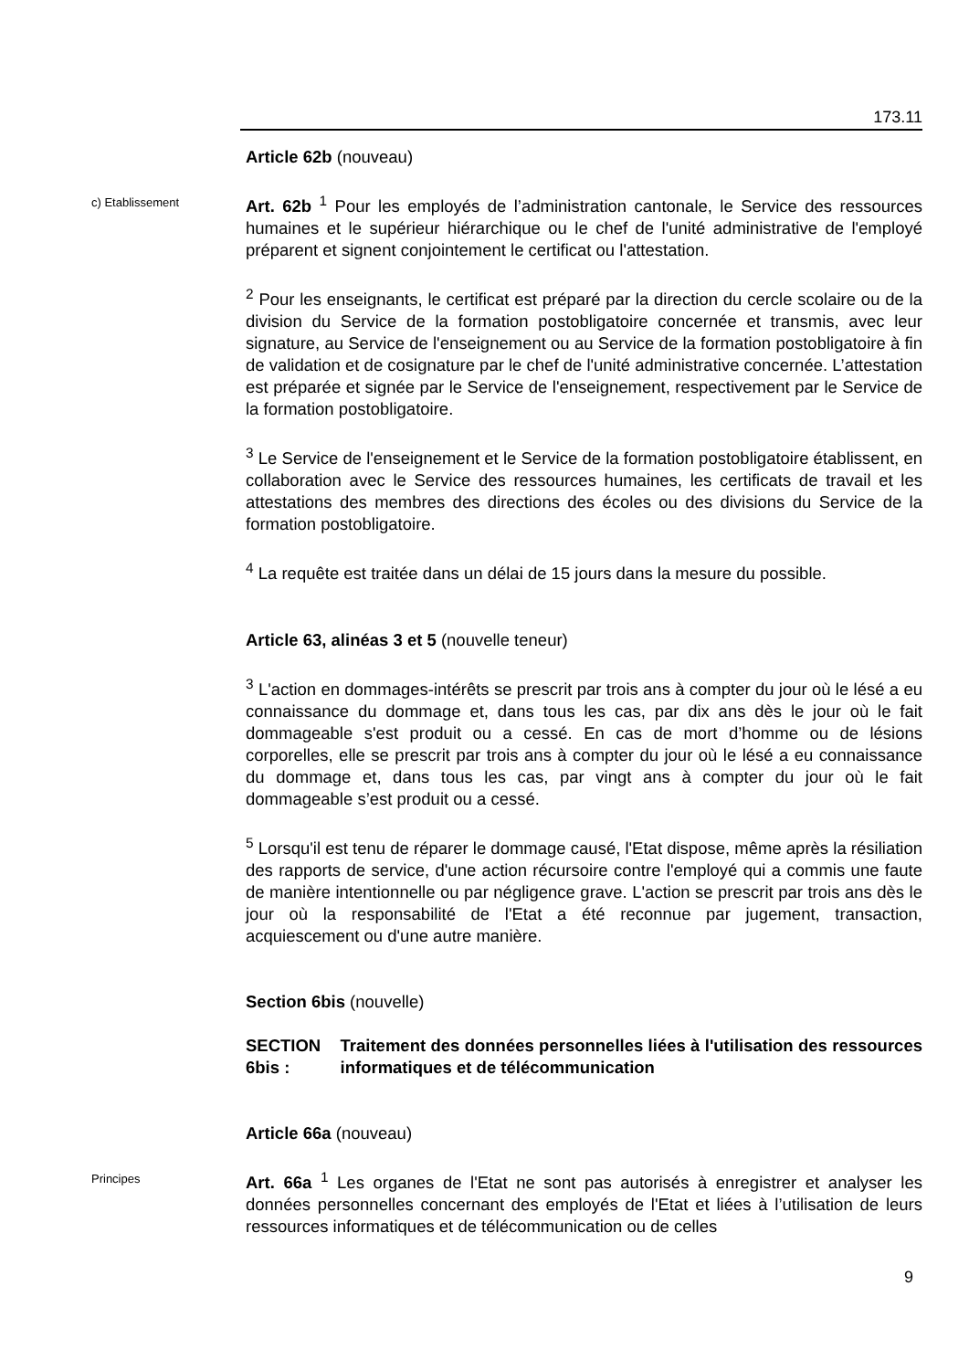173.11
Article 62b (nouveau)
c) Etablissement
Art. 62b <sup>1</sup> Pour les employés de l’administration cantonale, le Service des ressources humaines et le supérieur hiérarchique ou le chef de l'unité administrative de l'employé préparent et signent conjointement le certificat ou l'attestation.
<sup>2</sup> Pour les enseignants, le certificat est préparé par la direction du cercle scolaire ou de la division du Service de la formation postobligatoire concernée et transmis, avec leur signature, au Service de l'enseignement ou au Service de la formation postobligatoire à fin de validation et de cosignature par le chef de l'unité administrative concernée. L’attestation est préparée et signée par le Service de l'enseignement, respectivement par le Service de la formation postobligatoire.
<sup>3</sup> Le Service de l'enseignement et le Service de la formation postobligatoire établissent, en collaboration avec le Service des ressources humaines, les certificats de travail et les attestations des membres des directions des écoles ou des divisions du Service de la formation postobligatoire.
<sup>4</sup> La requête est traitée dans un délai de 15 jours dans la mesure du possible.
Article 63, alinéas 3 et 5 (nouvelle teneur)
<sup>3</sup> L'action en dommages-intérêts se prescrit par trois ans à compter du jour où le lésé a eu connaissance du dommage et, dans tous les cas, par dix ans dès le jour où le fait dommageable s'est produit ou a cessé. En cas de mort d’homme ou de lésions corporelles, elle se prescrit par trois ans à compter du jour où le lésé a eu connaissance du dommage et, dans tous les cas, par vingt ans à compter du jour où le fait dommageable s’est produit ou a cessé.
<sup>5</sup> Lorsqu'il est tenu de réparer le dommage causé, l'Etat dispose, même après la résiliation des rapports de service, d'une action récursoire contre l'employé qui a commis une faute de manière intentionnelle ou par négligence grave. L'action se prescrit par trois ans dès le jour où la responsabilité de l'Etat a été reconnue par jugement, transaction, acquiescement ou d'une autre manière.
Section 6bis (nouvelle)
SECTION 6bis : Traitement des données personnelles liées à l'utilisation des ressources informatiques et de télécommunication
Article 66a (nouveau)
Principes
Art. 66a <sup>1</sup> Les organes de l'Etat ne sont pas autorisés à enregistrer et analyser les données personnelles concernant des employés de l'Etat et liées à l’utilisation de leurs ressources informatiques et de télécommunication ou de celles
9